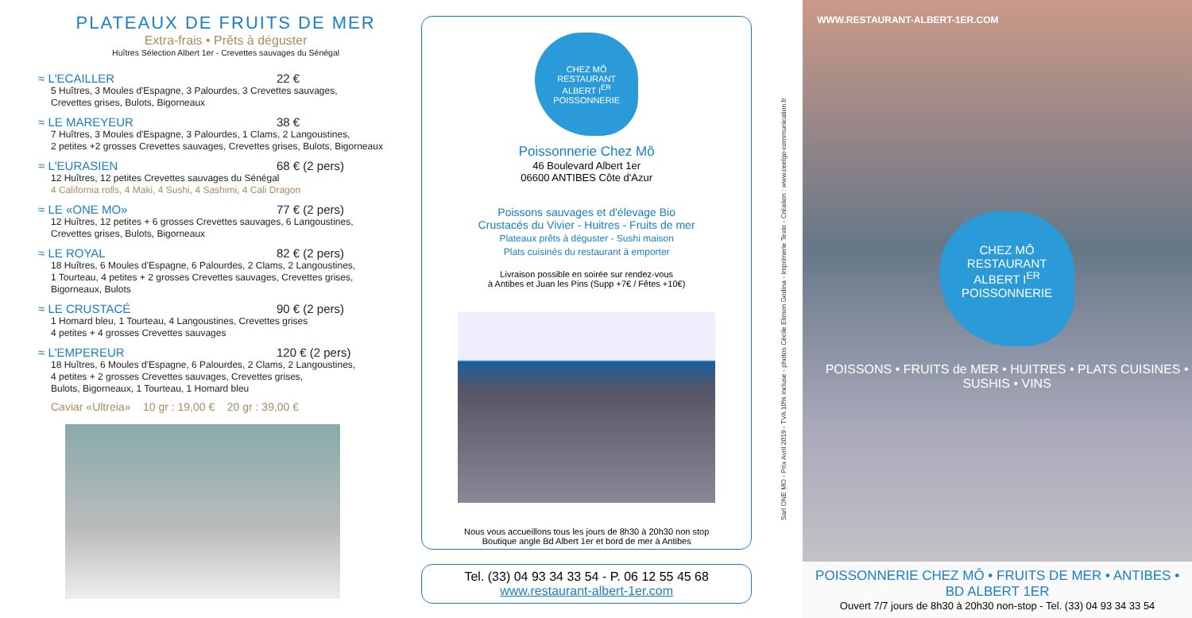PLATEAUX DE FRUITS DE MER
Extra-frais • Prêts à déguster
Huîtres Sélection Albert 1er - Crevettes sauvages du Sénégal
≈ L'ECAILLER 22 €
5 Huîtres, 3 Moules d'Espagne, 3 Palourdes, 3 Crevettes sauvages,
Crevettes grises, Bulots, Bigorneaux
≈ LE MAREYEUR 38 €
7 Huîtres, 3 Moules d'Espagne, 3 Palourdes, 1 Clams, 2 Langoustines,
2 petites +2 grosses Crevettes sauvages, Crevettes grises, Bulots, Bigorneaux
≈ L'EURASIEN 68 € (2 pers)
12 Huîtres, 12 petites Crevettes sauvages du Sénégal
4 California rolls, 4 Maki, 4 Sushi, 4 Sashimi, 4 Cali Dragon
≈ LE «ONE MO» 77 € (2 pers)
12 Huîtres, 12 petites + 6 grosses Crevettes sauvages, 6 Langoustines,
Crevettes grises, Bulots, Bigorneaux
≈ LE ROYAL 82 € (2 pers)
18 Huîtres, 6 Moules d'Espagne, 6 Palourdes, 2 Clams, 2 Langoustines,
1 Tourteau, 4 petites + 2 grosses Crevettes sauvages, Crevettes grises,
Bigorneaux, Bulots
≈ LE CRUSTACÉ 90 € (2 pers)
1 Homard bleu, 1 Tourteau, 4 Langoustines, Crevettes grises
4 petites + 4 grosses Crevettes sauvages
≈ L'EMPEREUR 120 € (2 pers)
18 Huîtres, 6 Moules d'Espagne, 6 Palourdes, 2 Clams, 2 Langoustines,
4 petites + 2 grosses Crevettes sauvages, Crevettes grises,
Bulots, Bigorneaux, 1 Tourteau, 1 Homard bleu
Caviar «Ultreia» 10 gr : 19,00 € 20 gr : 39,00 €
CHEZ MÔ
RESTAURANT
ALBERT I<sup>ER</sup>
POISSONNERIE
Poissonnerie Chez Mô
46 Boulevard Albert 1er
06600 ANTIBES Côte d'Azur
Poissons sauvages et d'élevage Bio
Crustacés du Vivier - Huitres - Fruits de mer
Plateaux prêts à déguster - Sushi maison
Plats cuisinés du restaurant à emporter
Livraison possible en soirée sur rendez-vous
à Antibes et Juan les Pins (Supp +7€ / Fêtes +10€)
Nous vous accueillons tous les jours de 8h30 à 20h30 non stop
Boutique angle Bd Albert 1er et bord de mer à Antibes
Tel. (33) 04 93 34 33 54 - P. 06 12 55 45 68
www.restaurant-albert-1er.com
Sarl ONE MO - Prix Avril 2019 - TVA 10% incluse - photos Cécile Elimon Godina - Imprimerie Texto - Création : www.ceelgo-communication.fr
WWW.RESTAURANT-ALBERT-1ER.COM
CHEZ MÔ
RESTAURANT
ALBERT I<sup>ER</sup>
POISSONNERIE
POISSONS • FRUITS de MER • HUITRES • PLATS CUISINES • SUSHIS • VINS
POISSONNERIE CHEZ MÔ • FRUITS DE MER • ANTIBES • BD ALBERT 1ER
Ouvert 7/7 jours de 8h30 à 20h30 non-stop - Tel. (33) 04 93 34 33 54